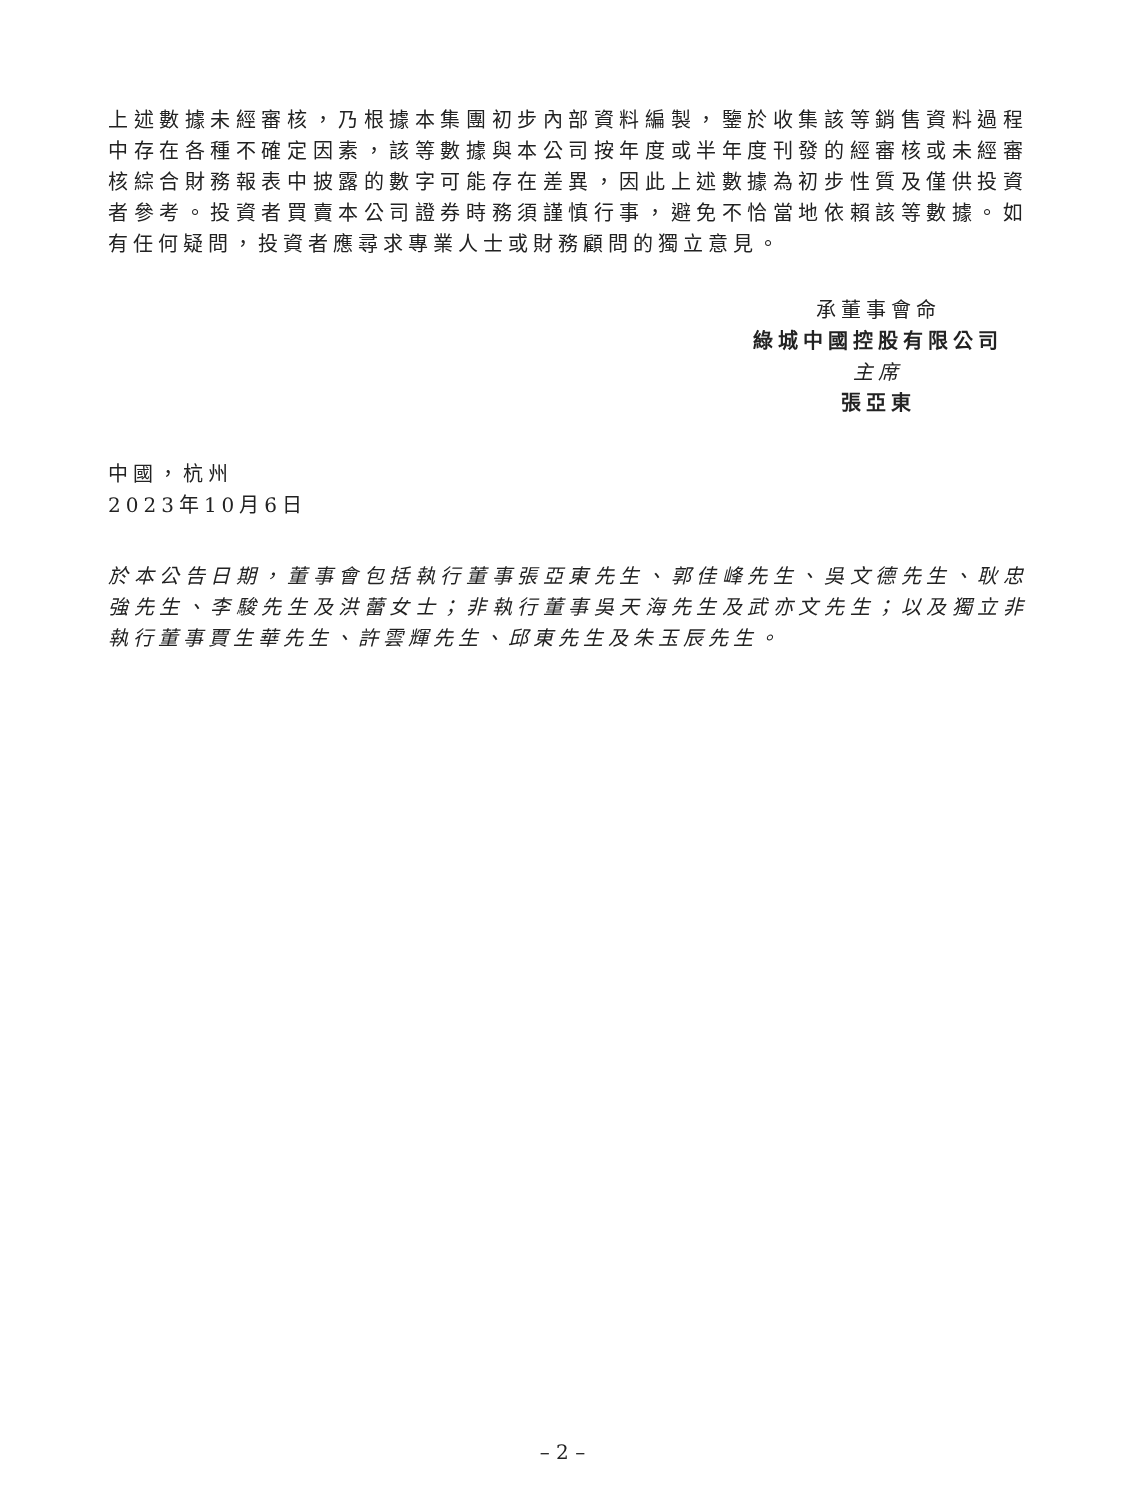上述數據未經審核，乃根據本集團初步內部資料編製，鑒於收集該等銷售資料過程中存在各種不確定因素，該等數據與本公司按年度或半年度刊發的經審核或未經審核綜合財務報表中披露的數字可能存在差異，因此上述數據為初步性質及僅供投資者參考。投資者買賣本公司證券時務須謹慎行事，避免不恰當地依賴該等數據。如有任何疑問，投資者應尋求專業人士或財務顧問的獨立意見。
承董事會命
綠城中國控股有限公司
主席
張亞東
中國，杭州
2023年10月6日
於本公告日期，董事會包括執行董事張亞東先生、郭佳峰先生、吳文德先生、耿忠強先生、李駿先生及洪蕾女士；非執行董事吳天海先生及武亦文先生；以及獨立非執行董事賈生華先生、許雲輝先生、邱東先生及朱玉辰先生。
– 2 –